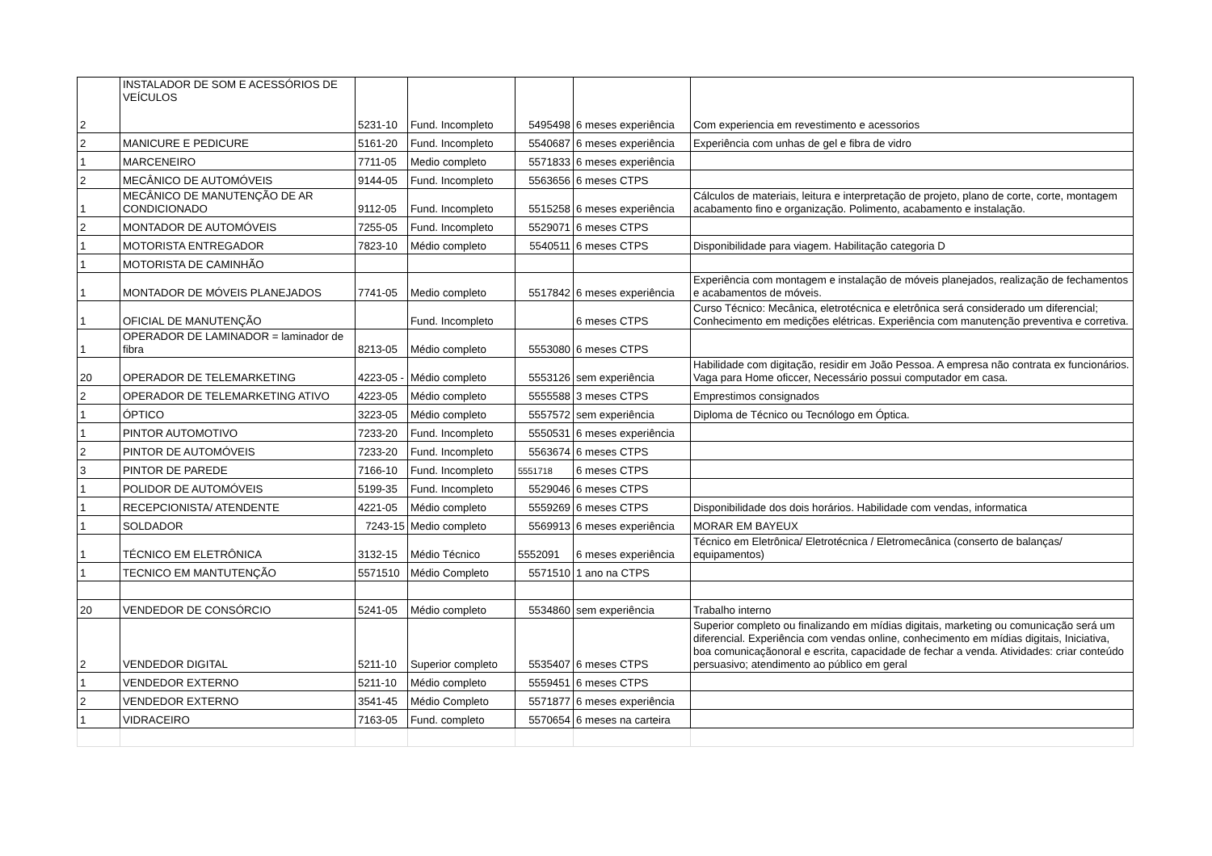| 2 | INSTALADOR DE SOM E ACESSÓRIOS DE VEÍCULOS | 5231-10 | Fund. Incompleto | 5495498 | 6 meses experiência | Com experiencia em revestimento e acessorios |
| 2 | MANICURE E PEDICURE | 5161-20 | Fund. Incompleto | 5540687 | 6 meses experiência | Experiência com unhas de gel e fibra de vidro |
| 1 | MARCENEIRO | 7711-05 | Medio completo | 5571833 | 6 meses experiência | |
| 2 | MECÂNICO DE AUTOMÓVEIS | 9144-05 | Fund. Incompleto | 5563656 | 6 meses CTPS | |
| 1 | MECÂNICO DE MANUTENÇÃO DE AR CONDICIONADO | 9112-05 | Fund. Incompleto | 5515258 | 6 meses experiência | Cálculos de materiais, leitura e interpretação de projeto, plano de corte, corte, montagem acabamento fino e organização. Polimento, acabamento e instalação. |
| 2 | MONTADOR DE AUTOMÓVEIS | 7255-05 | Fund. Incompleto | 5529071 | 6 meses CTPS | |
| 1 | MOTORISTA ENTREGADOR | 7823-10 | Médio completo | 5540511 | 6 meses CTPS | Disponibilidade para viagem. Habilitação categoria D |
| 1 | MOTORISTA DE CAMINHÃO | | | | | |
| 1 | MONTADOR DE MÓVEIS PLANEJADOS | 7741-05 | Medio completo | 5517842 | 6 meses experiência | Experiência com montagem e instalação de móveis planejados, realização de fechamentos e acabamentos de móveis. |
| 1 | OFICIAL DE MANUTENÇÃO | | Fund. Incompleto | | 6 meses CTPS | Curso Técnico: Mecânica, eletrotécnica e eletrônica será considerado um diferencial; Conhecimento em medições elétricas. Experiência com manutenção preventiva e corretiva. |
| 1 | OPERADOR DE LAMINADOR = laminador de fibra | 8213-05 | Médio completo | 5553080 | 6 meses CTPS | |
| 20 | OPERADOR DE TELEMARKETING | 4223-05 - | Médio completo | 5553126 | sem experiência | Habilidade com digitação, residir em João Pessoa. A empresa não contrata ex funcionários. Vaga para Home oficcer, Necessário possui computador em casa. |
| 2 | OPERADOR DE TELEMARKETING ATIVO | 4223-05 | Médio completo | 5555588 | 3 meses CTPS | Emprestimos consignados |
| 1 | ÓPTICO | 3223-05 | Médio completo | 5557572 | sem experiência | Diploma de Técnico ou Tecnólogo em Óptica. |
| 1 | PINTOR AUTOMOTIVO | 7233-20 | Fund. Incompleto | 5550531 | 6 meses experiência | |
| 2 | PINTOR DE AUTOMÓVEIS | 7233-20 | Fund. Incompleto | 5563674 | 6 meses CTPS | |
| 3 | PINTOR DE PAREDE | 7166-10 | Fund. Incompleto | 5551718 | 6 meses CTPS | |
| 1 | POLIDOR DE AUTOMÓVEIS | 5199-35 | Fund. Incompleto | 5529046 | 6 meses CTPS | |
| 1 | RECEPCIONISTA/ ATENDENTE | 4221-05 | Médio completo | 5559269 | 6 meses CTPS | Disponibilidade dos dois horários. Habilidade com vendas, informatica |
| 1 | SOLDADOR | 7243-15 | Medio completo | 5569913 | 6 meses experiência | MORAR EM BAYEUX |
| 1 | TÉCNICO EM ELETRÔNICA | 3132-15 | Médio Técnico | 5552091 | 6 meses experiência | Técnico em Eletrônica/ Eletrotécnica / Eletromecânica (conserto de balanças/ equipamentos) |
| 1 | TECNICO EM MANTUTENÇÃO | 5571510 | Médio Completo | 5571510 | 1 ano na CTPS | |
| 20 | VENDEDOR DE CONSÓRCIO | 5241-05 | Médio completo | 5534860 | sem experiência | Trabalho interno |
| 2 | VENDEDOR DIGITAL | 5211-10 | Superior completo | 5535407 | 6 meses CTPS | Superior completo ou finalizando em mídias digitais, marketing ou comunicação será um diferencial. Experiência com vendas online, conhecimento em mídias digitais, Iniciativa, boa comunicaçãonoral e escrita, capacidade de fechar a venda. Atividades: criar conteúdo persuasivo; atendimento ao público em geral |
| 1 | VENDEDOR EXTERNO | 5211-10 | Médio completo | 5559451 | 6 meses CTPS | |
| 2 | VENDEDOR EXTERNO | 3541-45 | Médio Completo | 5571877 | 6 meses experiência | |
| 1 | VIDRACEIRO | 7163-05 | Fund. completo | 5570654 | 6 meses na carteira | |